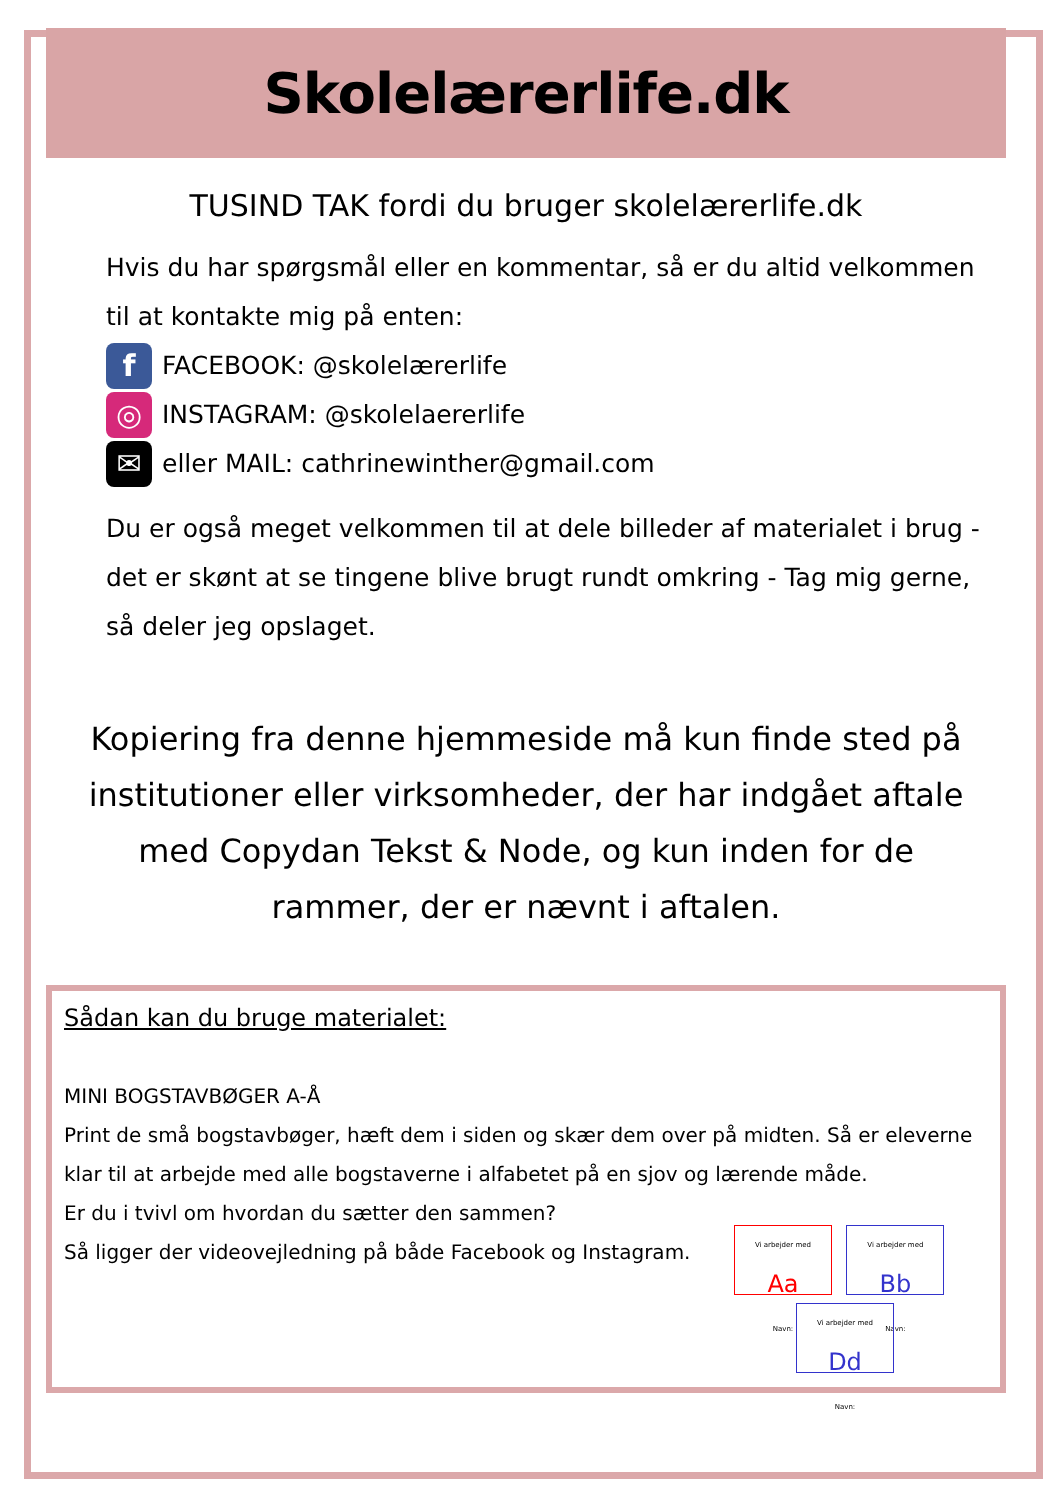Skolelærerlife.dk
TUSIND TAK fordi du bruger skolelærerlife.dk
Hvis du har spørgsmål eller en kommentar, så er du altid velkommen til at kontakte mig på enten:
f FACEBOOK: @skolelærerlife
◎ INSTAGRAM: @skolelaererlife
✉ eller MAIL: cathrinewinther@gmail.com
Du er også meget velkommen til at dele billeder af materialet i brug - det er skønt at se tingene blive brugt rundt omkring - Tag mig gerne, så deler jeg opslaget.
Kopiering fra denne hjemmeside må kun finde sted på institutioner eller virksomheder, der har indgået aftale med Copydan Tekst & Node, og kun inden for de rammer, der er nævnt i aftalen.
Sådan kan du bruge materialet:
MINI BOGSTAVBØGER A-Å
Print de små bogstavbøger, hæft dem i siden og skær dem over på midten. Så er eleverne klar til at arbejde med alle bogstaverne i alfabetet på en sjov og lærende måde.
Er du i tvivl om hvordan du sætter den sammen?
Så ligger der videovejledning på både Facebook og Instagram.
Vi arbejder med
Aa
Navn: Vi arbejder med
Bb
Navn:
Vi arbejder med
Dd
Navn: